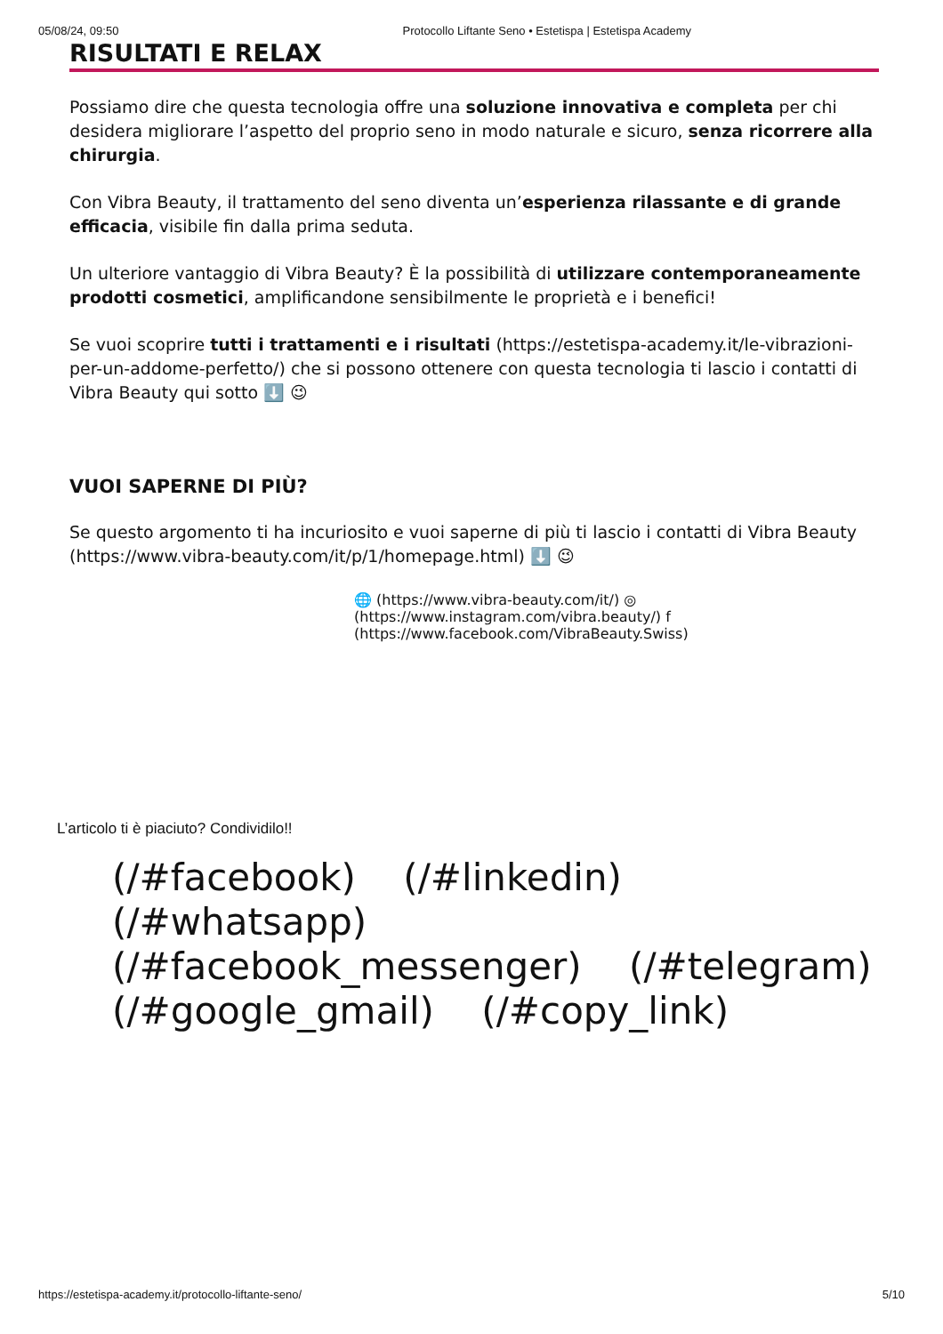05/08/24, 09:50 Protocollo Liftante Seno • Estetispa | Estetispa Academy
RISULTATI E RELAX
Possiamo dire che questa tecnologia offre una soluzione innovativa e completa per chi desidera migliorare l’aspetto del proprio seno in modo naturale e sicuro, senza ricorrere alla chirurgia.
Con Vibra Beauty, il trattamento del seno diventa un’esperienza rilassante e di grande efficacia, visibile fin dalla prima seduta.
Un ulteriore vantaggio di Vibra Beauty? È la possibilità di utilizzare contemporaneamente prodotti cosmetici, amplificandone sensibilmente le proprietà e i benefici!
Se vuoi scoprire tutti i trattamenti e i risultati (https://estetispa-academy.it/le-vibrazioni-per-un-addome-perfetto/) che si possono ottenere con questa tecnologia ti lascio i contatti di Vibra Beauty qui sotto ⬇️ 😉
VUOI SAPERNE DI PIÙ?
Se questo argomento ti ha incuriosito e vuoi saperne di più ti lascio i contatti di Vibra Beauty (https://www.vibra-beauty.com/it/p/1/homepage.html) ⬇️ 😉
🌐 (https://www.vibra-beauty.com/it/) ◎ (https://www.instagram.com/vibra.beauty/) f (https://www.facebook.com/VibraBeauty.Swiss)
L’articolo ti è piaciuto? Condividilo!!
(/#facebook) (/#linkedin) (/#whatsapp) (/#facebook_messenger) (/#telegram) (/#google_gmail) (/#copy_link)
https://estetispa-academy.it/protocollo-liftante-seno/ 5/10